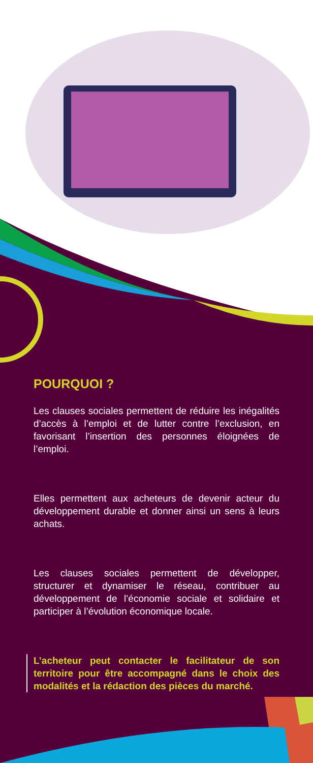POURQUOI ?
Les clauses sociales permettent de réduire les inégalités d’accès à l’emploi et de lutter contre l’exclusion, en favorisant l’insertion des personnes éloignées de l’emploi.
Elles permettent aux acheteurs de devenir acteur du développement durable et donner ainsi un sens à leurs achats.
Les clauses sociales permettent de développer, structurer et dynamiser le réseau, contribuer au développement de l’économie sociale et solidaire et participer à l’évolution économique locale.
L’acheteur peut contacter le facilitateur de son territoire pour être accompagné dans le choix des modalités et la rédaction des pièces du marché.